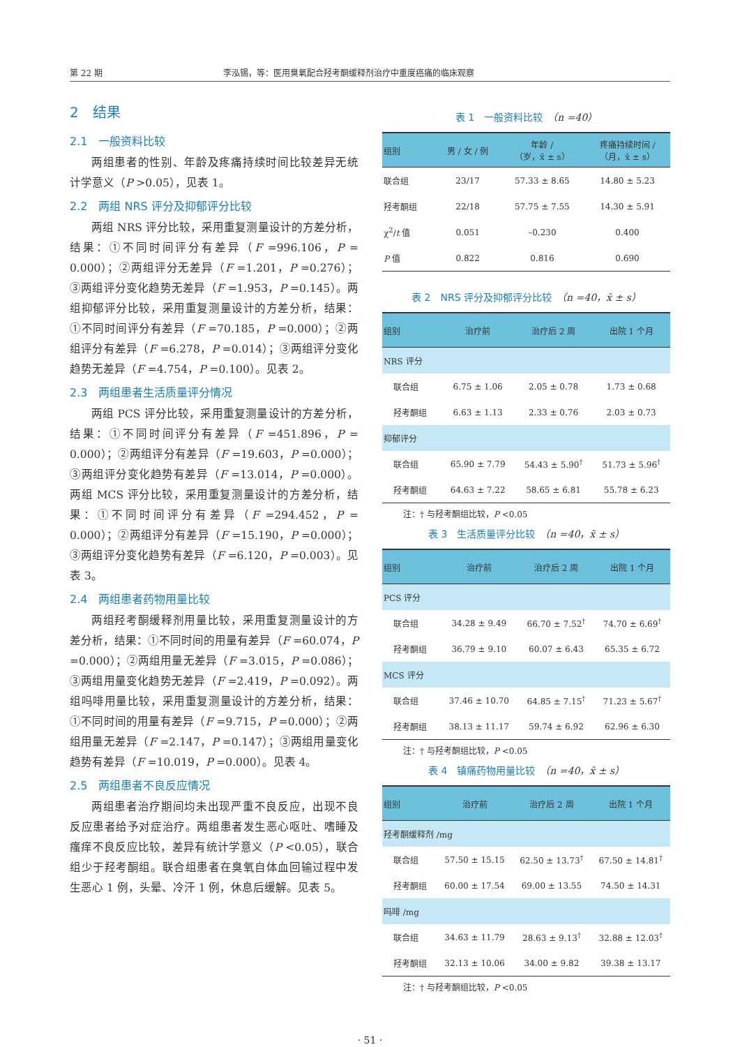第 22 期 李泓锡，等：医用臭氧配合羟考酮缓释剂治疗中重度癌痛的临床观察
2　结果
2.1　一般资料比较
两组患者的性别、年龄及疼痛持续时间比较差异无统计学意义（P >0.05），见表 1。
2.2　两组 NRS 评分及抑郁评分比较
两组 NRS 评分比较，采用重复测量设计的方差分析，结果：①不同时间评分有差异（F =996.106，P = 0.000）；②两组评分无差异（F =1.201，P =0.276）；③两组评分变化趋势无差异（F =1.953，P =0.145）。两组抑郁评分比较，采用重复测量设计的方差分析，结果：①不同时间评分有差异（F =70.185，P =0.000）；②两组评分有差异（F =6.278，P =0.014）；③两组评分变化趋势无差异（F =4.754，P =0.100）。见表 2。
2.3　两组患者生活质量评分情况
两组 PCS 评分比较，采用重复测量设计的方差分析，结果：①不同时间评分有差异（F =451.896，P = 0.000）；②两组评分有差异（F =19.603，P =0.000）；③两组评分变化趋势有差异（F =13.014，P =0.000）。两组 MCS 评分比较，采用重复测量设计的方差分析，结果：①不同时间评分有差异（F =294.452，P = 0.000）；②两组评分有差异（F =15.190，P =0.000）；③两组评分变化趋势有差异（F =6.120，P =0.003）。见表 3。
2.4　两组患者药物用量比较
两组羟考酮缓释剂用量比较，采用重复测量设计的方差分析，结果：①不同时间的用量有差异（F =60.074，P =0.000）；②两组用量无差异（F =3.015，P =0.086）；③两组用量变化趋势无差异（F =2.419，P =0.092）。两组吗啡用量比较，采用重复测量设计的方差分析，结果：①不同时间的用量有差异（F =9.715，P =0.000）；②两组用量无差异（F =2.147，P =0.147）；③两组用量变化趋势有差异（F =10.019，P =0.000）。见表 4。
2.5　两组患者不良反应情况
两组患者治疗期间均未出现严重不良反应，出现不良反应患者给予对症治疗。两组患者发生恶心呕吐、嗜睡及瘙痒不良反应比较，差异有统计学意义（P <0.05），联合组少于羟考酮组。联合组患者在臭氧自体血回输过程中发生恶心 1 例，头晕、冷汗 1 例，休息后缓解。见表 5。
表 1　一般资料比较　（n =40）
| 组别 | 男 / 女 / 例 | 年龄 / （岁，x̄ ± s） | 疼痛持续时间 / （月，x̄ ± s） |
| --- | --- | --- | --- |
| 联合组 | 23/17 | 57.33 ± 8.65 | 14.80 ± 5.23 |
| 羟考酮组 | 22/18 | 57.75 ± 7.55 | 14.30 ± 5.91 |
| χ<sup>2</sup>/ t 值 | 0.051 | –0.230 | 0.400 |
| P 值 | 0.822 | 0.816 | 0.690 |
表 2　NRS 评分及抑郁评分比较　（n =40，x̄ ± s）
| 组别 | 治疗前 | 治疗后 2 周 | 出院 1 个月 |
| --- | --- | --- | --- |
| NRS 评分 | | | |
| 联合组 | 6.75 ± 1.06 | 2.05 ± 0.78 | 1.73 ± 0.68 |
| 羟考酮组 | 6.63 ± 1.13 | 2.33 ± 0.76 | 2.03 ± 0.73 |
| 抑郁评分 | | | |
| 联合组 | 65.90 ± 7.79 | 54.43 ± 5.90<sup>†</sup> | 51.73 ± 5.96<sup>†</sup> |
| 羟考酮组 | 64.63 ± 7.22 | 58.65 ± 6.81 | 55.78 ± 6.23 |
注：† 与羟考酮组比较，P <0.05
表 3　生活质量评分比较　（n =40，x̄ ± s）
| 组别 | 治疗前 | 治疗后 2 周 | 出院 1 个月 |
| --- | --- | --- | --- |
| PCS 评分 | | | |
| 联合组 | 34.28 ± 9.49 | 66.70 ± 7.52<sup>†</sup> | 74.70 ± 6.69<sup>†</sup> |
| 羟考酮组 | 36.79 ± 9.10 | 60.07 ± 6.43 | 65.35 ± 6.72 |
| MCS 评分 | | | |
| 联合组 | 37.46 ± 10.70 | 64.85 ± 7.15<sup>†</sup> | 71.23 ± 5.67<sup>†</sup> |
| 羟考酮组 | 38.13 ± 11.17 | 59.74 ± 6.92 | 62.96 ± 6.30 |
注：† 与羟考酮组比较，P <0.05
表 4　镇痛药物用量比较　（n =40，x̄ ± s）
| 组别 | 治疗前 | 治疗后 2 周 | 出院 1 个月 |
| --- | --- | --- | --- |
| 羟考酮缓释剂 /mg | | | |
| 联合组 | 57.50 ± 15.15 | 62.50 ± 13.73<sup>†</sup> | 67.50 ± 14.81<sup>†</sup> |
| 羟考酮组 | 60.00 ± 17.54 | 69.00 ± 13.55 | 74.50 ± 14.31 |
| 吗啡 /mg | | | |
| 联合组 | 34.63 ± 11.79 | 28.63 ± 9.13<sup>†</sup> | 32.88 ± 12.03<sup>†</sup> |
| 羟考酮组 | 32.13 ± 10.06 | 34.00 ± 9.82 | 39.38 ± 13.17 |
注：† 与羟考酮组比较，P <0.05
· 51 ·